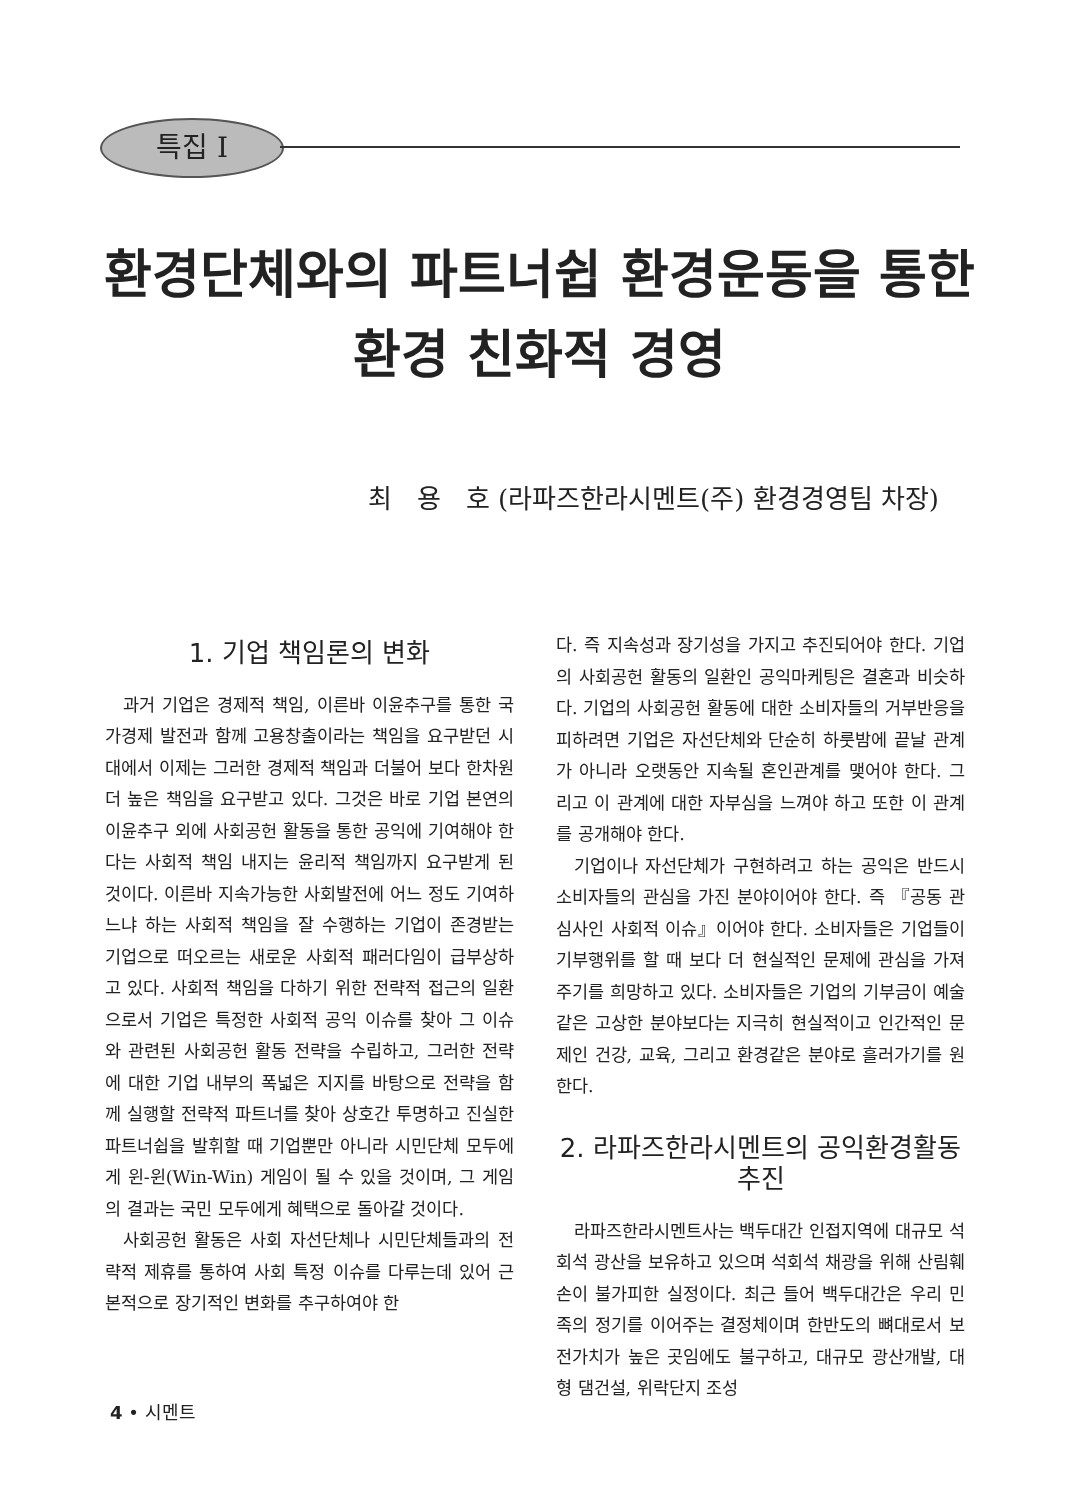특집 I
환경단체와의 파트너쉽 환경운동을 통한
환경 친화적 경영
최 용 호 (라파즈한라시멘트(주) 환경경영팀 차장)
1. 기업 책임론의 변화
과거 기업은 경제적 책임, 이른바 이윤추구를 통한 국가경제 발전과 함께 고용창출이라는 책임을 요구받던 시대에서 이제는 그러한 경제적 책임과 더불어 보다 한차원 더 높은 책임을 요구받고 있다. 그것은 바로 기업 본연의 이윤추구 외에 사회공헌 활동을 통한 공익에 기여해야 한다는 사회적 책임 내지는 윤리적 책임까지 요구받게 된 것이다. 이른바 지속가능한 사회발전에 어느 정도 기여하느냐 하는 사회적 책임을 잘 수행하는 기업이 존경받는 기업으로 떠오르는 새로운 사회적 패러다임이 급부상하고 있다. 사회적 책임을 다하기 위한 전략적 접근의 일환으로서 기업은 특정한 사회적 공익 이슈를 찾아 그 이슈와 관련된 사회공헌 활동 전략을 수립하고, 그러한 전략에 대한 기업 내부의 폭넓은 지지를 바탕으로 전략을 함께 실행할 전략적 파트너를 찾아 상호간 투명하고 진실한 파트너쉽을 발휘할 때 기업뿐만 아니라 시민단체 모두에게 윈-윈(Win-Win) 게임이 될 수 있을 것이며, 그 게임의 결과는 국민 모두에게 혜택으로 돌아갈 것이다.
사회공헌 활동은 사회 자선단체나 시민단체들과의 전략적 제휴를 통하여 사회 특정 이슈를 다루는데 있어 근본적으로 장기적인 변화를 추구하여야 한
다. 즉 지속성과 장기성을 가지고 추진되어야 한다. 기업의 사회공헌 활동의 일환인 공익마케팅은 결혼과 비슷하다. 기업의 사회공헌 활동에 대한 소비자들의 거부반응을 피하려면 기업은 자선단체와 단순히 하룻밤에 끝날 관계가 아니라 오랫동안 지속될 혼인관계를 맺어야 한다. 그리고 이 관계에 대한 자부심을 느껴야 하고 또한 이 관계를 공개해야 한다.
기업이나 자선단체가 구현하려고 하는 공익은 반드시 소비자들의 관심을 가진 분야이어야 한다. 즉 『공동 관심사인 사회적 이슈』이어야 한다. 소비자들은 기업들이 기부행위를 할 때 보다 더 현실적인 문제에 관심을 가져주기를 희망하고 있다. 소비자들은 기업의 기부금이 예술같은 고상한 분야보다는 지극히 현실적이고 인간적인 문제인 건강, 교육, 그리고 환경같은 분야로 흘러가기를 원한다.
2. 라파즈한라시멘트의 공익환경활동 추진
라파즈한라시멘트사는 백두대간 인접지역에 대규모 석회석 광산을 보유하고 있으며 석회석 채광을 위해 산림훼손이 불가피한 실정이다. 최근 들어 백두대간은 우리 민족의 정기를 이어주는 결정체이며 한반도의 뼈대로서 보전가치가 높은 곳임에도 불구하고, 대규모 광산개발, 대형 댐건설, 위락단지 조성
4 • 시멘트